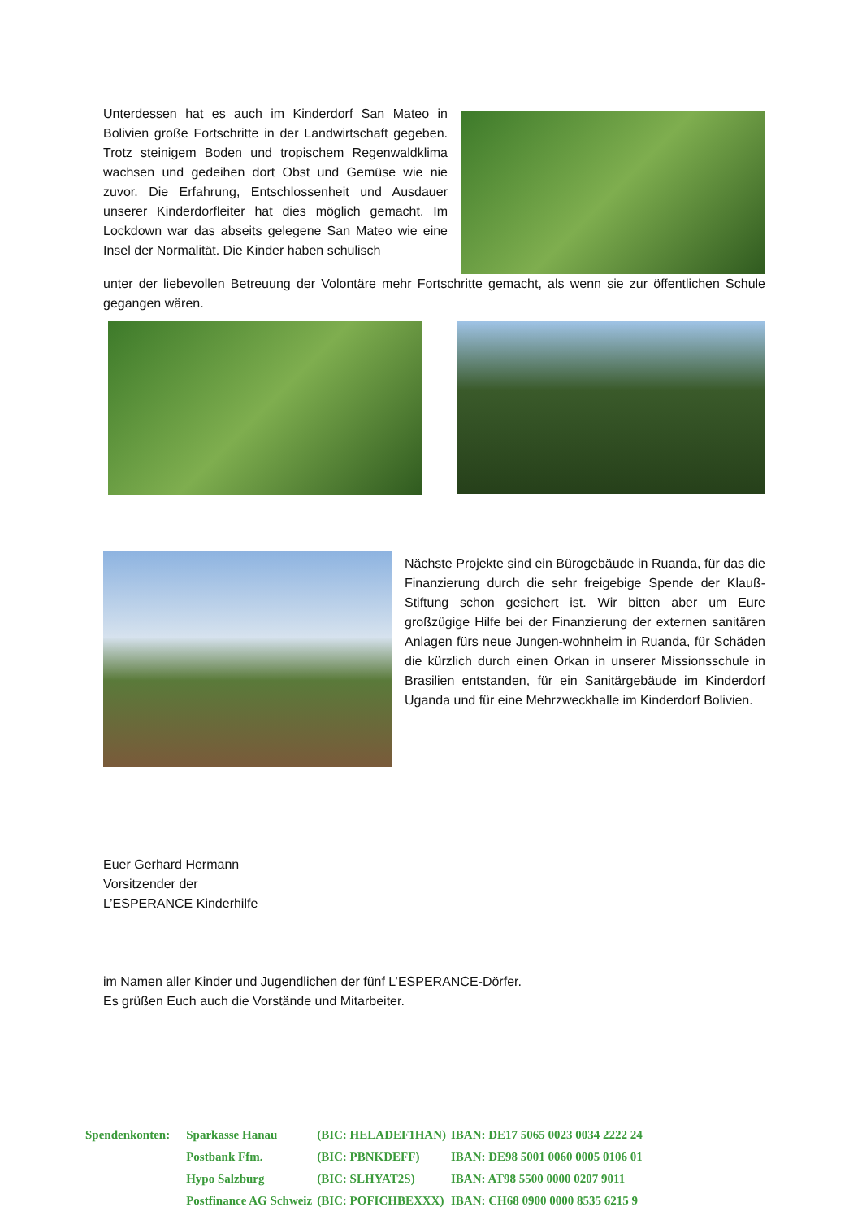Unterdessen hat es auch im Kinderdorf San Mateo in Bolivien große Fortschritte in der Landwirtschaft gegeben. Trotz steinigem Boden und tropischem Regenwaldklima wachsen und gedeihen dort Obst und Gemüse wie nie zuvor. Die Erfahrung, Entschlossenheit und Ausdauer unserer Kinderdorfleiter hat dies möglich gemacht. Im Lockdown war das abseits gelegene San Mateo wie eine Insel der Normalität. Die Kinder haben schulisch
unter der liebevollen Betreuung der Volontäre mehr Fortschritte gemacht, als wenn sie zur öffentlichen Schule gegangen wären.
Nächste Projekte sind ein Bürogebäude in Ruanda, für das die Finanzierung durch die sehr freigebige Spende der Klauß-Stiftung schon gesichert ist. Wir bitten aber um Eure großzügige Hilfe bei der Finanzierung der externen sanitären Anlagen fürs neue Jungen-wohnheim in Ruanda, für Schäden die kürzlich durch einen Orkan in unserer Missionsschule in Brasilien entstanden, für ein Sanitärgebäude im Kinderdorf Uganda und für eine Mehrzweckhalle im Kinderdorf Bolivien.
Euer Gerhard Hermann
Vorsitzender der
L’ESPERANCE Kinderhilfe
im Namen aller Kinder und Jugendlichen der fünf L’ESPERANCE-Dörfer.
Es grüßen Euch auch die Vorstände und Mitarbeiter.
| Spendenkonten: | Sparkasse Hanau | (BIC: HELADEF1HAN) | IBAN: DE17 5065 0023 0034 2222 24 |
| | Postbank Ffm. | (BIC: PBNKDEFF) | IBAN: DE98 5001 0060 0005 0106 01 |
| | Hypo Salzburg | (BIC: SLHYAT2S) | IBAN: AT98 5500 0000 0207 9011 |
| | Postfinance AG Schweiz | (BIC: POFICHBEXXX) | IBAN: CH68 0900 0000 8535 6215 9 |